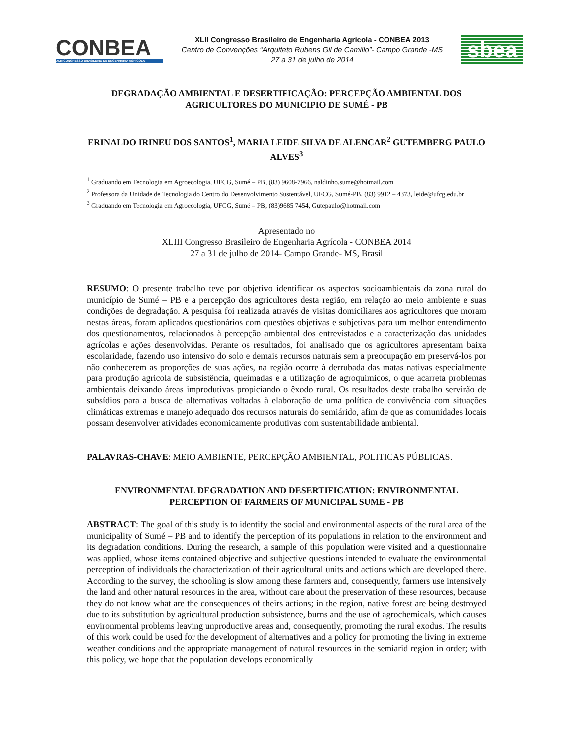CONBEA
XLIII CONGRESSO BRASILEIRO DE ENGENHARIA AGRÍCOLA
XLII Congresso Brasileiro de Engenharia Agrícola - CONBEA 2013
Centro de Convenções “Arquiteto Rubens Gil de Camillo”- Campo Grande -MS
27 a 31 de julho de 2014
sbea
DEGRADAÇÃO AMBIENTAL E DESERTIFICAÇÃO: PERCEPÇÃO AMBIENTAL DOS AGRICULTORES DO MUNICIPIO DE SUMÉ - PB
ERINALDO IRINEU DOS SANTOS<sup>1</sup>, MARIA LEIDE SILVA DE ALENCAR<sup>2</sup> GUTEMBERG PAULO ALVES<sup>3</sup>
<sup>1</sup> Graduando em Tecnologia em Agroecologia, UFCG, Sumé – PB, (83) 9608-7966, naldinho.sume@hotmail.com
<sup>2</sup> Professora da Unidade de Tecnologia do Centro do Desenvolvimento Sustentável, UFCG, Sumé-PB, (83) 9912 – 4373, leide@ufcg.edu.br
<sup>3</sup> Graduando em Tecnologia em Agroecologia, UFCG, Sumé – PB, (83)9685 7454, Gutepaulo@hotmail.com
Apresentado no
XLIII Congresso Brasileiro de Engenharia Agrícola - CONBEA 2014
27 a 31 de julho de 2014- Campo Grande- MS, Brasil
RESUMO: O presente trabalho teve por objetivo identificar os aspectos socioambientais da zona rural do município de Sumé – PB e a percepção dos agricultores desta região, em relação ao meio ambiente e suas condições de degradação. A pesquisa foi realizada através de visitas domiciliares aos agricultores que moram nestas áreas, foram aplicados questionários com questões objetivas e subjetivas para um melhor entendimento dos questionamentos, relacionados à percepção ambiental dos entrevistados e a caracterização das unidades agrícolas e ações desenvolvidas. Perante os resultados, foi analisado que os agricultores apresentam baixa escolaridade, fazendo uso intensivo do solo e demais recursos naturais sem a preocupação em preservá-los por não conhecerem as proporções de suas ações, na região ocorre à derrubada das matas nativas especialmente para produção agrícola de subsistência, queimadas e a utilização de agroquímicos, o que acarreta problemas ambientais deixando áreas improdutivas propiciando o êxodo rural. Os resultados deste trabalho servirão de subsídios para a busca de alternativas voltadas à elaboração de uma política de convivência com situações climáticas extremas e manejo adequado dos recursos naturais do semiárido, afim de que as comunidades locais possam desenvolver atividades economicamente produtivas com sustentabilidade ambiental.
PALAVRAS-CHAVE: MEIO AMBIENTE, PERCEPÇÃO AMBIENTAL, POLITICAS PÚBLICAS.
ENVIRONMENTAL DEGRADATION AND DESERTIFICATION: ENVIRONMENTAL PERCEPTION OF FARMERS OF MUNICIPAL SUME - PB
ABSTRACT: The goal of this study is to identify the social and environmental aspects of the rural area of the municipality of Sumé – PB and to identify the perception of its populations in relation to the environment and its degradation conditions. During the research, a sample of this population were visited and a questionnaire was applied, whose items contained objective and subjective questions intended to evaluate the environmental perception of individuals the characterization of their agricultural units and actions which are developed there. According to the survey, the schooling is slow among these farmers and, consequently, farmers use intensively the land and other natural resources in the area, without care about the preservation of these resources, because they do not know what are the consequences of theirs actions; in the region, native forest are being destroyed due to its substitution by agricultural production subsistence, burns and the use of agrochemicals, which causes environmental problems leaving unproductive areas and, consequently, promoting the rural exodus. The results of this work could be used for the development of alternatives and a policy for promoting the living in extreme weather conditions and the appropriate management of natural resources in the semiarid region in order; with this policy, we hope that the population develops economically